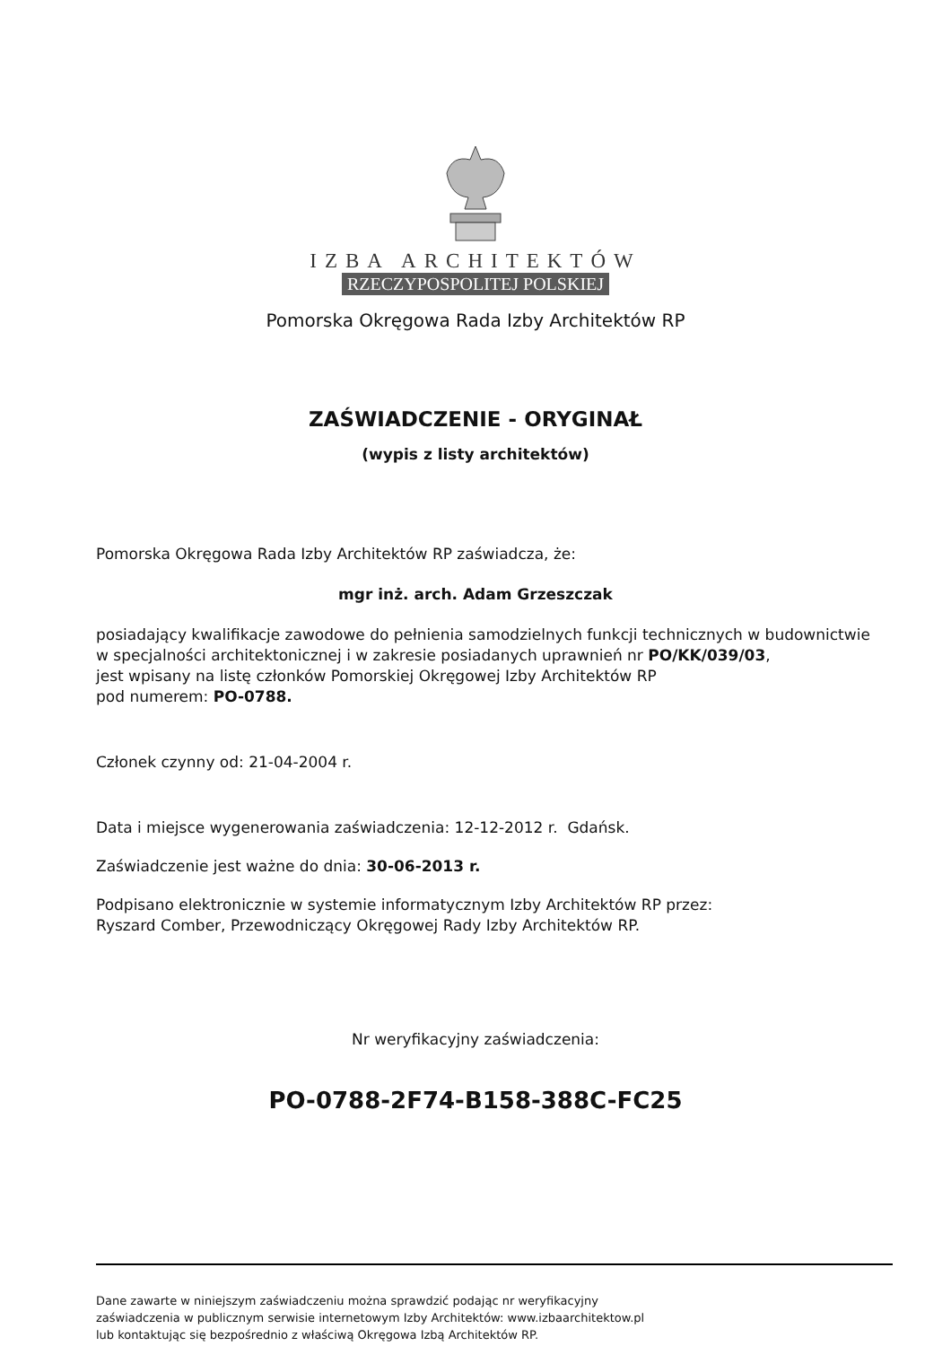IZBA ARCHITEKTÓW
RZECZYPOSPOLITEJ POLSKIEJ
Pomorska Okręgowa Rada Izby Architektów RP
ZAŚWIADCZENIE - ORYGINAŁ
(wypis z listy architektów)
Pomorska Okręgowa Rada Izby Architektów RP zaświadcza, że:
mgr inż. arch. Adam Grzeszczak
posiadający kwalifikacje zawodowe do pełnienia samodzielnych funkcji technicznych w budownictwie
w specjalności architektonicznej i w zakresie posiadanych uprawnień nr PO/KK/039/03,
jest wpisany na listę członków Pomorskiej Okręgowej Izby Architektów RP
pod numerem: PO-0788.
Członek czynny od: 21-04-2004 r.
Data i miejsce wygenerowania zaświadczenia: 12-12-2012 r. Gdańsk.
Zaświadczenie jest ważne do dnia: 30-06-2013 r.
Podpisano elektronicznie w systemie informatycznym Izby Architektów RP przez:
Ryszard Comber, Przewodniczący Okręgowej Rady Izby Architektów RP.
Nr weryfikacyjny zaświadczenia:
PO-0788-2F74-B158-388C-FC25
Dane zawarte w niniejszym zaświadczeniu można sprawdzić podając nr weryfikacyjny
zaświadczenia w publicznym serwisie internetowym Izby Architektów: www.izbaarchitektow.pl
lub kontaktując się bezpośrednio z właściwą Okręgowa Izbą Architektów RP.